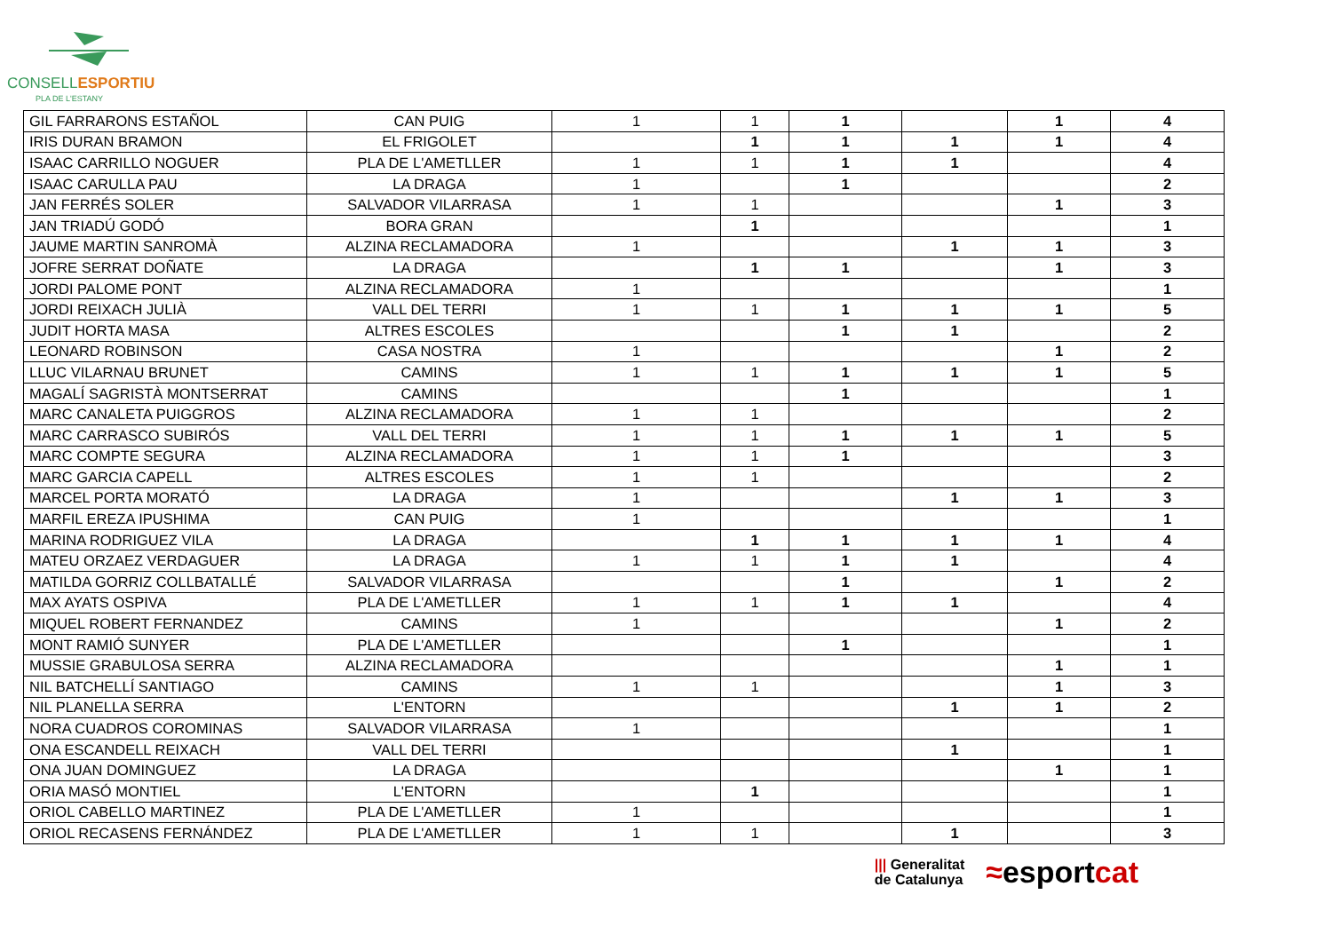CONSELLESPORTIU
PLA DE L'ESTANY
| GIL FARRARONS ESTAÑOL | CAN PUIG | 1 | 1 | 1 | | 1 | 4 |
| IRIS DURAN BRAMON | EL FRIGOLET | | 1 | 1 | 1 | 1 | 4 |
| ISAAC CARRILLO NOGUER | PLA DE L'AMETLLER | 1 | 1 | 1 | 1 | | 4 |
| ISAAC CARULLA PAU | LA DRAGA | 1 | | 1 | | | 2 |
| JAN FERRÉS SOLER | SALVADOR VILARRASA | 1 | 1 | | | 1 | 3 |
| JAN TRIADÚ GODÓ | BORA GRAN | | 1 | | | | 1 |
| JAUME MARTIN SANROMÀ | ALZINA RECLAMADORA | 1 | | | 1 | 1 | 3 |
| JOFRE SERRAT DOÑATE | LA DRAGA | | 1 | 1 | | 1 | 3 |
| JORDI PALOME PONT | ALZINA RECLAMADORA | 1 | | | | | 1 |
| JORDI REIXACH JULIÀ | VALL DEL TERRI | 1 | 1 | 1 | 1 | 1 | 5 |
| JUDIT HORTA MASA | ALTRES ESCOLES | | | 1 | 1 | | 2 |
| LEONARD ROBINSON | CASA NOSTRA | 1 | | | | 1 | 2 |
| LLUC VILARNAU BRUNET | CAMINS | 1 | 1 | 1 | 1 | 1 | 5 |
| MAGALÍ SAGRISTÀ MONTSERRAT | CAMINS | | | 1 | | | 1 |
| MARC CANALETA PUIGGROS | ALZINA RECLAMADORA | 1 | 1 | | | | 2 |
| MARC CARRASCO SUBIRÓS | VALL DEL TERRI | 1 | 1 | 1 | 1 | 1 | 5 |
| MARC COMPTE SEGURA | ALZINA RECLAMADORA | 1 | 1 | 1 | | | 3 |
| MARC GARCIA CAPELL | ALTRES ESCOLES | 1 | 1 | | | | 2 |
| MARCEL PORTA MORATÓ | LA DRAGA | 1 | | | 1 | 1 | 3 |
| MARFIL EREZA IPUSHIMA | CAN PUIG | 1 | | | | | 1 |
| MARINA RODRIGUEZ VILA | LA DRAGA | | 1 | 1 | 1 | 1 | 4 |
| MATEU ORZAEZ VERDAGUER | LA DRAGA | 1 | 1 | 1 | 1 | | 4 |
| MATILDA GORRIZ COLLBATALLÉ | SALVADOR VILARRASA | | | 1 | | 1 | 2 |
| MAX AYATS OSPIVA | PLA DE L'AMETLLER | 1 | 1 | 1 | 1 | | 4 |
| MIQUEL ROBERT FERNANDEZ | CAMINS | 1 | | | | 1 | 2 |
| MONT RAMIÓ SUNYER | PLA DE L'AMETLLER | | | 1 | | | 1 |
| MUSSIE GRABULOSA SERRA | ALZINA RECLAMADORA | | | | | 1 | 1 |
| NIL BATCHELLÍ SANTIAGO | CAMINS | 1 | 1 | | | 1 | 3 |
| NIL PLANELLA SERRA | L'ENTORN | | | | 1 | 1 | 2 |
| NORA CUADROS COROMINAS | SALVADOR VILARRASA | 1 | | | | | 1 |
| ONA ESCANDELL REIXACH | VALL DEL TERRI | | | | 1 | | 1 |
| ONA JUAN DOMINGUEZ | LA DRAGA | | | | | 1 | 1 |
| ORIA MASÓ MONTIEL | L'ENTORN | | 1 | | | | 1 |
| ORIOL CABELLO MARTINEZ | PLA DE L'AMETLLER | 1 | | | | | 1 |
| ORIOL RECASENS FERNÁNDEZ | PLA DE L'AMETLLER | 1 | 1 | | 1 | | 3 |
||| Generalitat
de Catalunya
≈esportcat